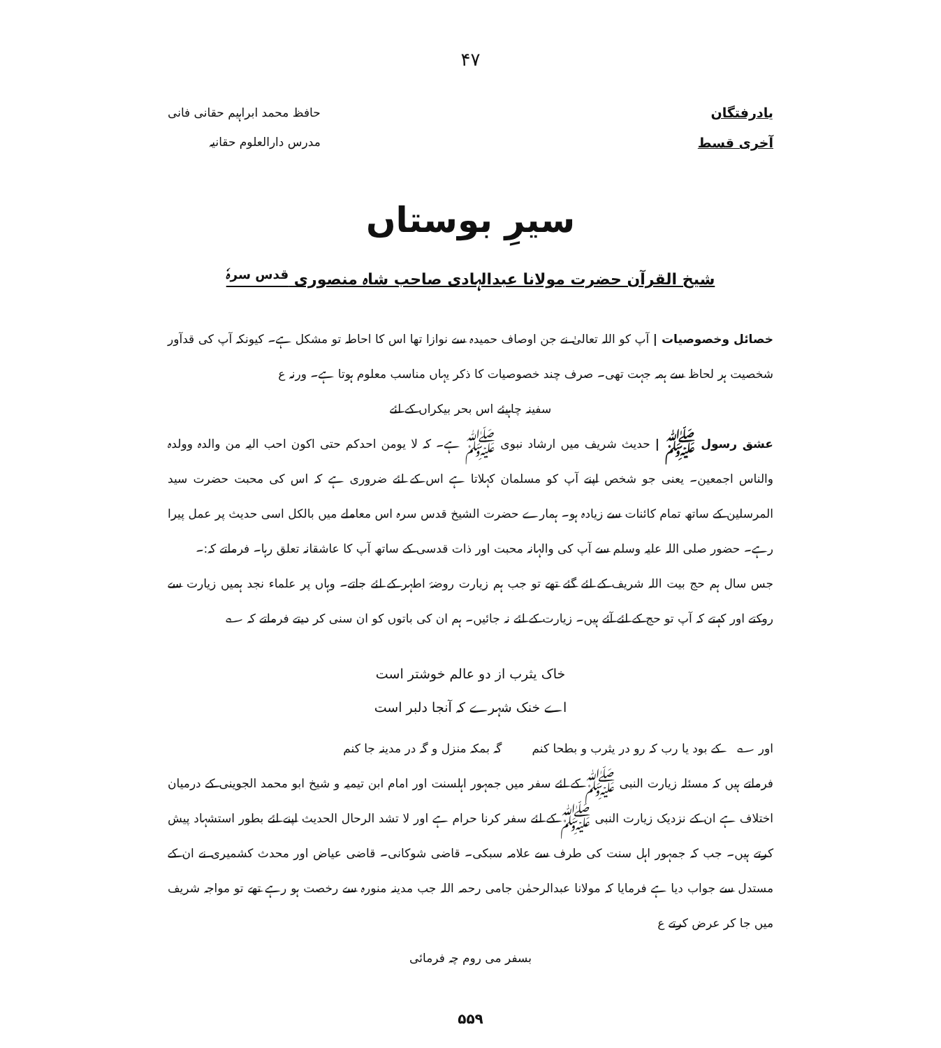۴۷
یادرفتگان
آخری قسط
حافظ محمد ابراہیم حقانی فانی
مدرس دارالعلوم حقانیہ
سیرِ بوستاں
شیخ القرآن حضرت مولانا عبدالہادی صاحب شاہ منصوری <sup>قدس سرہٗ</sup>
خصائل وخصوصیات | آپ کو اللہ تعالیٰ نے جن اوصاف حمیدہ سے نوازا تھا اس کا احاطہ تو مشکل ہے۔ کیونکہ آپ کی قدآور شخصیت ہر لحاظ سے ہمہ جہت تھی۔ صرف چند خصوصیات کا ذکر یہاں مناسب معلوم ہوتا ہے۔ ورنہ ع
سفینہ چاہیئے اس بحر بیکراں کے لئے
عشق رسول ﷺ | حدیث شریف میں ارشاد نبوی ﷺ ہے۔ کہ لا یومن احدکم حتی اکون احب الیہ من والدہ وولدہ والناس اجمعین۔ یعنی جو شخص اپنے آپ کو مسلمان کہلاتا ہے اس کے لئے ضروری ہے کہ اس کی محبت حضرت سید المرسلین کے ساتھ تمام کائنات سے زیادہ ہو۔ ہمارے حضرت الشیخ قدس سرہ اس معاملے میں بالکل اسی حدیث پر عمل پیرا رہے۔ حضور صلی اللہ علیہ وسلم سے آپ کی والہانہ محبت اور ذات قدسی کے ساتھ آپ کا عاشقانہ تعلق رہا۔ فرماتے کہ:۔
جس سال ہم حج بیت اللہ شریف کے لئے گئے تھے تو جب ہم زیارت روضۂ اطہر کے لئے جاتے۔ وہاں پر علماء نجد ہمیں زیارت سے روکتے اور کہتے کہ آپ تو حج کے لئے آئے ہیں۔ زیارت کے لئے نہ جائیں۔ ہم ان کی باتوں کو ان سنی کر دیتے فرماتے کہ ؎
خاک یثرب از دو عالم خوشتر است
اے خنک شہرے کہ آنجا دلبر است
اور ؎ کے بود یا رب کہ رو در یثرب و بطحا کنم گہ بمکہ منزل و گہ در مدینہ جا کنم
فرماتے ہیں کہ مسئلہ زیارت النبی ﷺ کے لئے سفر میں جمہور اہلسنت اور امام ابن تیمیہ و شیخ ابو محمد الجوینی کے درمیان اختلاف ہے ان کے نزدیک زیارت النبی ﷺ کے لئے سفر کرنا حرام ہے اور لا تشد الرحال الحدیث اپنے لئے بطور استشہاد پیش کرتے ہیں۔ جب کہ جمہور اہل سنت کی طرف سے علامہ سبکی۔ قاضی شوکانی۔ قاضی عیاض اور محدث کشمیری نے ان کے مستدل سے جواب دیا ہے فرمایا کہ مولانا عبدالرحمٰن جامی رحمہ اللہ جب مدینہ منورہ سے رخصت ہو رہے تھے تو مواجہ شریف میں جا کر عرض کرتے ع
بسفر می روم چہ فرمائی
۵۵۹